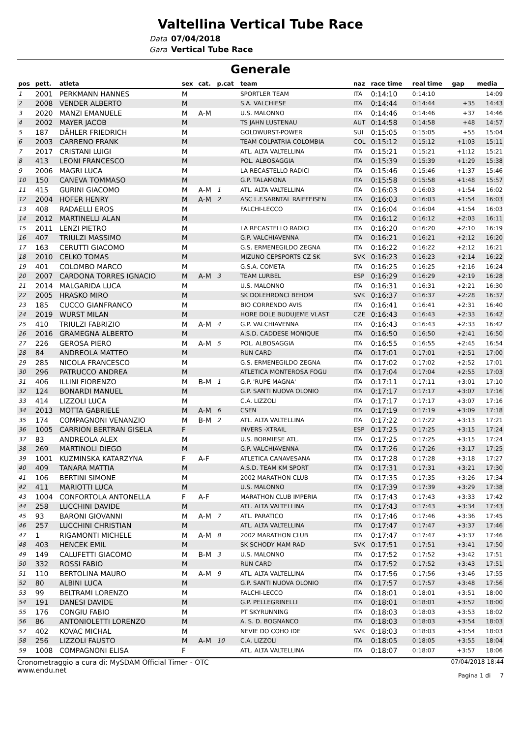Valtellina Vertical Tube Race
Data 07/04/2018
Gara Vertical Tube Race
Generale
| pos | pett. | atleta | sex | cat. | p.cat | team | naz | race time | real time | gap | media |
| --- | --- | --- | --- | --- | --- | --- | --- | --- | --- | --- | --- |
| 1 | 2001 | PERKMANN HANNES | M | | | SPORTLER TEAM | ITA | 0:14:10 | 0:14:10 | | 14:09 |
| 2 | 2008 | VENDER ALBERTO | M | | | S.A. VALCHIESE | ITA | 0:14:44 | 0:14:44 | +35 | 14:43 |
| 3 | 2020 | MANZI EMANUELE | M | A-M | | U.S. MALONNO | ITA | 0:14:46 | 0:14:46 | +37 | 14:46 |
| 4 | 2002 | MAYER JACOB | M | | | TS JAHN LUSTENAU | AUT | 0:14:58 | 0:14:58 | +48 | 14:57 |
| 5 | 187 | DÄHLER FRIEDRICH | M | | | GOLDWURST-POWER | SUI | 0:15:05 | 0:15:05 | +55 | 15:04 |
| 6 | 2003 | CARRENO FRANK | M | | | TEAM COLPATRIA COLOMBIA | COL | 0:15:12 | 0:15:12 | +1:03 | 15:11 |
| 7 | 2017 | CRISTANI LUIGI | M | | | ATL. ALTA VALTELLINA | ITA | 0:15:21 | 0:15:21 | +1:12 | 15:21 |
| 8 | 413 | LEONI FRANCESCO | M | | | POL. ALBOSAGGIA | ITA | 0:15:39 | 0:15:39 | +1:29 | 15:38 |
| 9 | 2006 | MAGRI LUCA | M | | | LA RECASTELLO RADICI | ITA | 0:15:46 | 0:15:46 | +1:37 | 15:46 |
| 10 | 150 | CANEVA TOMMASO | M | | | G.P. TALAMONA | ITA | 0:15:58 | 0:15:58 | +1:48 | 15:57 |
| 11 | 415 | GURINI GIACOMO | M | A-M | 1 | ATL. ALTA VALTELLINA | ITA | 0:16:03 | 0:16:03 | +1:54 | 16:02 |
| 12 | 2004 | HOFER HENRY | M | A-M | 2 | ASC L.F.SARNTAL RAIFFEISEN | ITA | 0:16:03 | 0:16:03 | +1:54 | 16:03 |
| 13 | 408 | RADAELLI EROS | M | | | FALCHI-LECCO | ITA | 0:16:04 | 0:16:04 | +1:54 | 16:03 |
| 14 | 2012 | MARTINELLI ALAN | M | | | | ITA | 0:16:12 | 0:16:12 | +2:03 | 16:11 |
| 15 | 2011 | LENZI PIETRO | M | | | LA RECASTELLO RADICI | ITA | 0:16:20 | 0:16:20 | +2:10 | 16:19 |
| 16 | 407 | TRIULZI MASSIMO | M | | | G.P. VALCHIAVENNA | ITA | 0:16:21 | 0:16:21 | +2:12 | 16:20 |
| 17 | 163 | CERUTTI GIACOMO | M | | | G.S. ERMENEGILDO ZEGNA | ITA | 0:16:22 | 0:16:22 | +2:12 | 16:21 |
| 18 | 2010 | CELKO TOMAS | M | | | MIZUNO CEPSPORTS CZ SK | SVK | 0:16:23 | 0:16:23 | +2:14 | 16:22 |
| 19 | 401 | COLOMBO MARCO | M | | | G.S.A. COMETA | ITA | 0:16:25 | 0:16:25 | +2:16 | 16:24 |
| 20 | 2007 | CARDONA TORRES IGNACIO | M | A-M | 3 | TEAM LURBEL | ESP | 0:16:29 | 0:16:29 | +2:19 | 16:28 |
| 21 | 2014 | MALGARIDA LUCA | M | | | U.S. MALONNO | ITA | 0:16:31 | 0:16:31 | +2:21 | 16:30 |
| 22 | 2005 | HRASKO MIRO | M | | | SK DOLEHRONCI BEHOM | SVK | 0:16:37 | 0:16:37 | +2:28 | 16:37 |
| 23 | 185 | CUCCO GIANFRANCO | M | | | BIO CORRENDO AVIS | ITA | 0:16:41 | 0:16:41 | +2:31 | 16:40 |
| 24 | 2019 | WURST MILAN | M | | | HORE DOLE BUDUJEME VLAST | CZE | 0:16:43 | 0:16:43 | +2:33 | 16:42 |
| 25 | 410 | TRIULZI FABRIZIO | M | A-M | 4 | G.P. VALCHIAVENNA | ITA | 0:16:43 | 0:16:43 | +2:33 | 16:42 |
| 26 | 2016 | GRAMEGNA ALBERTO | M | | | A.S.D. CADDESE MONIQUE | ITA | 0:16:50 | 0:16:50 | +2:41 | 16:50 |
| 27 | 226 | GEROSA PIERO | M | A-M | 5 | POL. ALBOSAGGIA | ITA | 0:16:55 | 0:16:55 | +2:45 | 16:54 |
| 28 | 84 | ANDREOLA MATTEO | M | | | RUN CARD | ITA | 0:17:01 | 0:17:01 | +2:51 | 17:00 |
| 29 | 285 | NICOLA FRANCESCO | M | | | G.S. ERMENEGILDO ZEGNA | ITA | 0:17:02 | 0:17:02 | +2:52 | 17:01 |
| 30 | 296 | PATRUCCO ANDREA | M | | | ATLETICA MONTEROSA FOGU | ITA | 0:17:04 | 0:17:04 | +2:55 | 17:03 |
| 31 | 406 | ILLINI FIORENZO | M | B-M | 1 | G.P. 'RUPE MAGNA' | ITA | 0:17:11 | 0:17:11 | +3:01 | 17:10 |
| 32 | 124 | BONARDI MANUEL | M | | | G.P. SANTI NUOVA OLONIO | ITA | 0:17:17 | 0:17:17 | +3:07 | 17:16 |
| 33 | 414 | LIZZOLI LUCA | M | | | C.A. LIZZOLI | ITA | 0:17:17 | 0:17:17 | +3:07 | 17:16 |
| 34 | 2013 | MOTTA GABRIELE | M | A-M | 6 | CSEN | ITA | 0:17:19 | 0:17:19 | +3:09 | 17:18 |
| 35 | 174 | COMPAGNONI VENANZIO | M | B-M | 2 | ATL. ALTA VALTELLINA | ITA | 0:17:22 | 0:17:22 | +3:13 | 17:21 |
| 36 | 1005 | CARRION BERTRAN GISELA | F | | | INVERS -XTRAIL | ESP | 0:17:25 | 0:17:25 | +3:15 | 17:24 |
| 37 | 83 | ANDREOLA ALEX | M | | | U.S. BORMIESE ATL. | ITA | 0:17:25 | 0:17:25 | +3:15 | 17:24 |
| 38 | 269 | MARTINOLI DIEGO | M | | | G.P. VALCHIAVENNA | ITA | 0:17:26 | 0:17:26 | +3:17 | 17:25 |
| 39 | 1001 | KUZMINSKA KATARZYNA | F | A-F | | ATLETICA CANAVESANA | ITA | 0:17:28 | 0:17:28 | +3:18 | 17:27 |
| 40 | 409 | TANARA MATTIA | M | | | A.S.D. TEAM KM SPORT | ITA | 0:17:31 | 0:17:31 | +3:21 | 17:30 |
| 41 | 106 | BERTINI SIMONE | M | | | 2002 MARATHON CLUB | ITA | 0:17:35 | 0:17:35 | +3:26 | 17:34 |
| 42 | 411 | MARIOTTI LUCA | M | | | U.S. MALONNO | ITA | 0:17:39 | 0:17:39 | +3:29 | 17:38 |
| 43 | 1004 | CONFORTOLA ANTONELLA | F | A-F | | MARATHON CLUB IMPERIA | ITA | 0:17:43 | 0:17:43 | +3:33 | 17:42 |
| 44 | 258 | LUCCHINI DAVIDE | M | | | ATL. ALTA VALTELLINA | ITA | 0:17:43 | 0:17:43 | +3:34 | 17:43 |
| 45 | 93 | BARONI GIOVANNI | M | A-M | 7 | ATL. PARATICO | ITA | 0:17:46 | 0:17:46 | +3:36 | 17:45 |
| 46 | 257 | LUCCHINI CHRISTIAN | M | | | ATL. ALTA VALTELLINA | ITA | 0:17:47 | 0:17:47 | +3:37 | 17:46 |
| 47 | 1 | RIGAMONTI MICHELE | M | A-M | 8 | 2002 MARATHON CLUB | ITA | 0:17:47 | 0:17:47 | +3:37 | 17:46 |
| 48 | 403 | HENCEK EMIL | M | | | SK SCHODY MAM RAD | SVK | 0:17:51 | 0:17:51 | +3:41 | 17:50 |
| 49 | 149 | CALUFETTI GIACOMO | M | B-M | 3 | U.S. MALONNO | ITA | 0:17:52 | 0:17:52 | +3:42 | 17:51 |
| 50 | 332 | ROSSI FABIO | M | | | RUN CARD | ITA | 0:17:52 | 0:17:52 | +3:43 | 17:51 |
| 51 | 110 | BERTOLINA MAURO | M | A-M | 9 | ATL. ALTA VALTELLINA | ITA | 0:17:56 | 0:17:56 | +3:46 | 17:55 |
| 52 | 80 | ALBINI LUCA | M | | | G.P. SANTI NUOVA OLONIO | ITA | 0:17:57 | 0:17:57 | +3:48 | 17:56 |
| 53 | 99 | BELTRAMI LORENZO | M | | | FALCHI-LECCO | ITA | 0:18:01 | 0:18:01 | +3:51 | 18:00 |
| 54 | 191 | DANESI DAVIDE | M | | | G.P. PELLEGRINELLI | ITA | 0:18:01 | 0:18:01 | +3:52 | 18:00 |
| 55 | 176 | CONGIU FABIO | M | | | PT SKYRUNNING | ITA | 0:18:03 | 0:18:03 | +3:53 | 18:02 |
| 56 | 86 | ANTONIOLETTI LORENZO | M | | | A. S. D. BOGNANCO | ITA | 0:18:03 | 0:18:03 | +3:54 | 18:03 |
| 57 | 402 | KOVAC MICHAL | M | | | NEVIE DO COHO IDE | SVK | 0:18:03 | 0:18:03 | +3:54 | 18:03 |
| 58 | 256 | LIZZOLI FAUSTO | M | A-M | 10 | C.A. LIZZOLI | ITA | 0:18:05 | 0:18:05 | +3:55 | 18:04 |
| 59 | 1008 | COMPAGNONI ELISA | F | | | ATL. ALTA VALTELLINA | ITA | 0:18:07 | 0:18:07 | +3:57 | 18:06 |
Cronometraggio a cura di: MySDAM Official Timer - OTC
www.endu.net
07/04/2018 18:44
Pagina 1 di 7